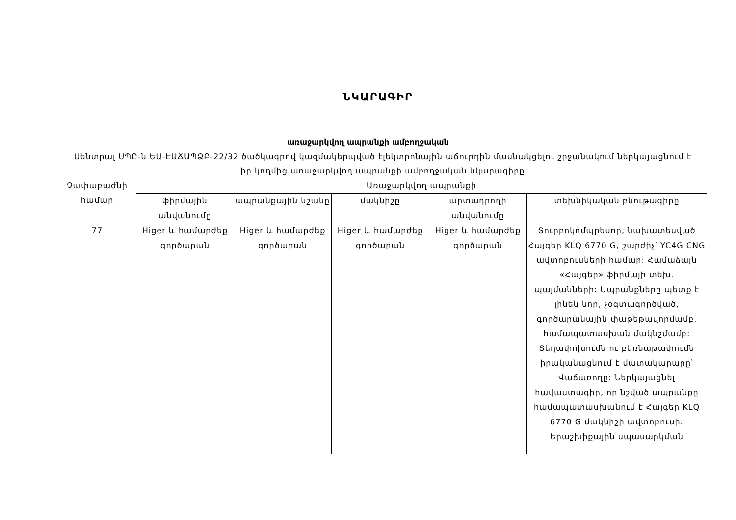ՆԿԱՐԱԳԻՐ
առաջարկվող ապրանքի ամբողջական
Սենտրալ ՍՊԸ-ն ԵԱ-ԷԱՃԱՊՁԲ-22/32 ծածկագրով կազմակերպված էլեկտրոնային աճուրդին մասնակցելու շրջանակում ներկայացնում է իր կողմից առաջարկվող ապրանքի ամբողջական նկարագիրը
| Չափաբաժնի համար | Առաջարկվող ապրանքի | | | | |
| --- | --- | --- | --- | --- | --- |
| | ֆիրմային անվանումը | ապրանքային նշանը | մակնիշը | արտադրողի անվանումը | տեխնիկական բնութագիրը |
| 77 | Higer և համարժեք գործարան | Higer և համարժեք գործարան | Higer և համարժեք գործարան | Higer և համարժեք գործարան | Տուրբոկոմպրեսոր, նախատեսված Հայգեր KLQ 6770 G, շարժիչ՝ YC4G CNG ավտոբուսների համար: Համաձայն «Հայգեր» ֆիրմայի տեխ. պայմանների: Ապրանքները պետք է լինեն նոր, չօգտագործված, գործարանային փաթեթավորմամբ, համապատասխան մակնշմամբ: Տեղափոխումն ու բեռնաթափումն իրականացնում է մատակարարը՝ Վաճառողը: Ներկայացնել հավաստագիր, որ նշված ապրանքը համապատասխանում է Հայգեր KLQ 6770 G մակնիշի ավտոբուսի: Երաշխիքային սպասարկման |